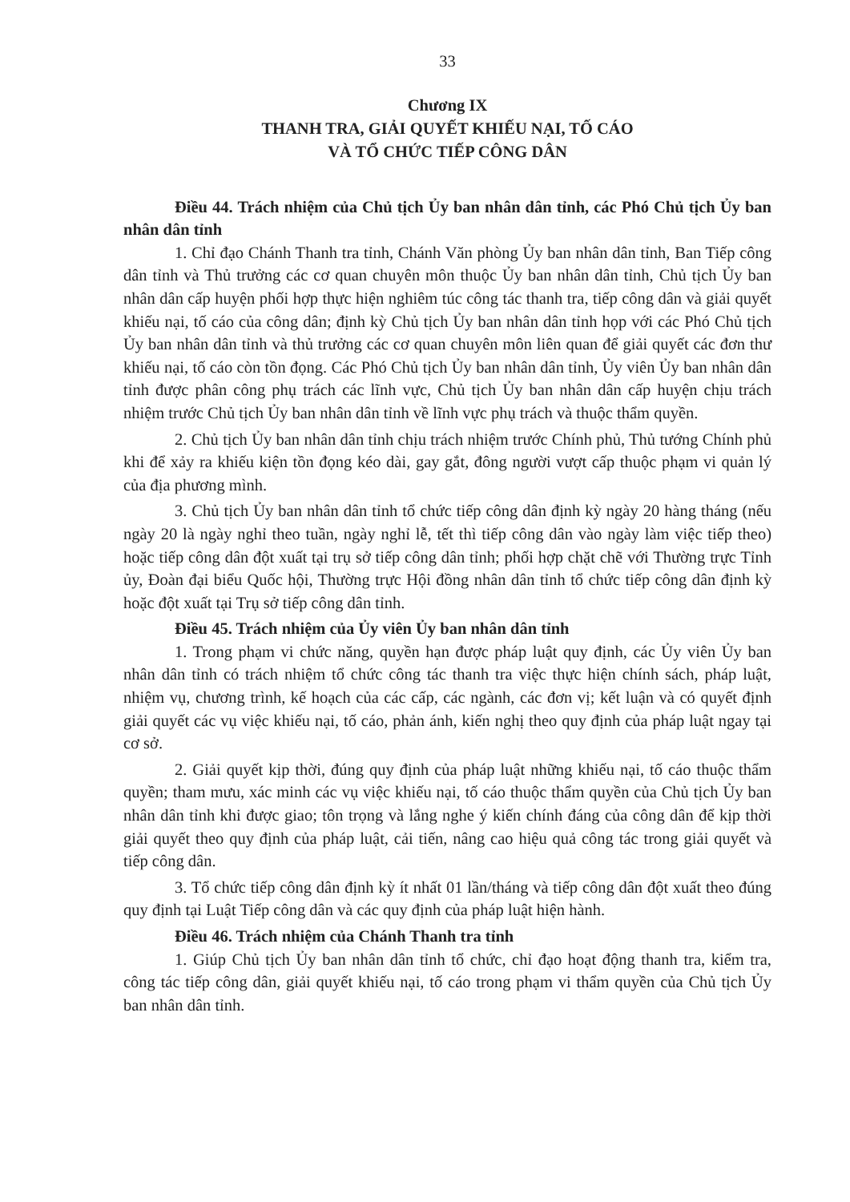33
Chương IX
THANH TRA, GIẢI QUYẾT KHIẾU NẠI, TỐ CÁO
VÀ TỔ CHỨC TIẾP CÔNG DÂN
Điều 44. Trách nhiệm của Chủ tịch Ủy ban nhân dân tỉnh, các Phó Chủ tịch Ủy ban nhân dân tỉnh
1. Chỉ đạo Chánh Thanh tra tỉnh, Chánh Văn phòng Ủy ban nhân dân tỉnh, Ban Tiếp công dân tỉnh và Thủ trưởng các cơ quan chuyên môn thuộc Ủy ban nhân dân tỉnh, Chủ tịch Ủy ban nhân dân cấp huyện phối hợp thực hiện nghiêm túc công tác thanh tra, tiếp công dân và giải quyết khiếu nại, tố cáo của công dân; định kỳ Chủ tịch Ủy ban nhân dân tỉnh họp với các Phó Chủ tịch Ủy ban nhân dân tỉnh và thủ trưởng các cơ quan chuyên môn liên quan để giải quyết các đơn thư khiếu nại, tố cáo còn tồn đọng. Các Phó Chủ tịch Ủy ban nhân dân tỉnh, Ủy viên Ủy ban nhân dân tỉnh được phân công phụ trách các lĩnh vực, Chủ tịch Ủy ban nhân dân cấp huyện chịu trách nhiệm trước Chủ tịch Ủy ban nhân dân tỉnh về lĩnh vực phụ trách và thuộc thẩm quyền.
2. Chủ tịch Ủy ban nhân dân tỉnh chịu trách nhiệm trước Chính phủ, Thủ tướng Chính phủ khi để xảy ra khiếu kiện tồn đọng kéo dài, gay gắt, đông người vượt cấp thuộc phạm vi quản lý của địa phương mình.
3. Chủ tịch Ủy ban nhân dân tỉnh tổ chức tiếp công dân định kỳ ngày 20 hàng tháng (nếu ngày 20 là ngày nghỉ theo tuần, ngày nghỉ lễ, tết thì tiếp công dân vào ngày làm việc tiếp theo) hoặc tiếp công dân đột xuất tại trụ sở tiếp công dân tỉnh; phối hợp chặt chẽ với Thường trực Tỉnh ủy, Đoàn đại biểu Quốc hội, Thường trực Hội đồng nhân dân tỉnh tổ chức tiếp công dân định kỳ hoặc đột xuất tại Trụ sở tiếp công dân tỉnh.
Điều 45. Trách nhiệm của Ủy viên Ủy ban nhân dân tỉnh
1. Trong phạm vi chức năng, quyền hạn được pháp luật quy định, các Ủy viên Ủy ban nhân dân tỉnh có trách nhiệm tổ chức công tác thanh tra việc thực hiện chính sách, pháp luật, nhiệm vụ, chương trình, kế hoạch của các cấp, các ngành, các đơn vị; kết luận và có quyết định giải quyết các vụ việc khiếu nại, tố cáo, phản ánh, kiến nghị theo quy định của pháp luật ngay tại cơ sở.
2. Giải quyết kịp thời, đúng quy định của pháp luật những khiếu nại, tố cáo thuộc thẩm quyền; tham mưu, xác minh các vụ việc khiếu nại, tố cáo thuộc thẩm quyền của Chủ tịch Ủy ban nhân dân tỉnh khi được giao; tôn trọng và lắng nghe ý kiến chính đáng của công dân để kịp thời giải quyết theo quy định của pháp luật, cải tiến, nâng cao hiệu quả công tác trong giải quyết và tiếp công dân.
3. Tổ chức tiếp công dân định kỳ ít nhất 01 lần/tháng và tiếp công dân đột xuất theo đúng quy định tại Luật Tiếp công dân và các quy định của pháp luật hiện hành.
Điều 46. Trách nhiệm của Chánh Thanh tra tỉnh
1. Giúp Chủ tịch Ủy ban nhân dân tỉnh tổ chức, chỉ đạo hoạt động thanh tra, kiểm tra, công tác tiếp công dân, giải quyết khiếu nại, tố cáo trong phạm vi thẩm quyền của Chủ tịch Ủy ban nhân dân tỉnh.